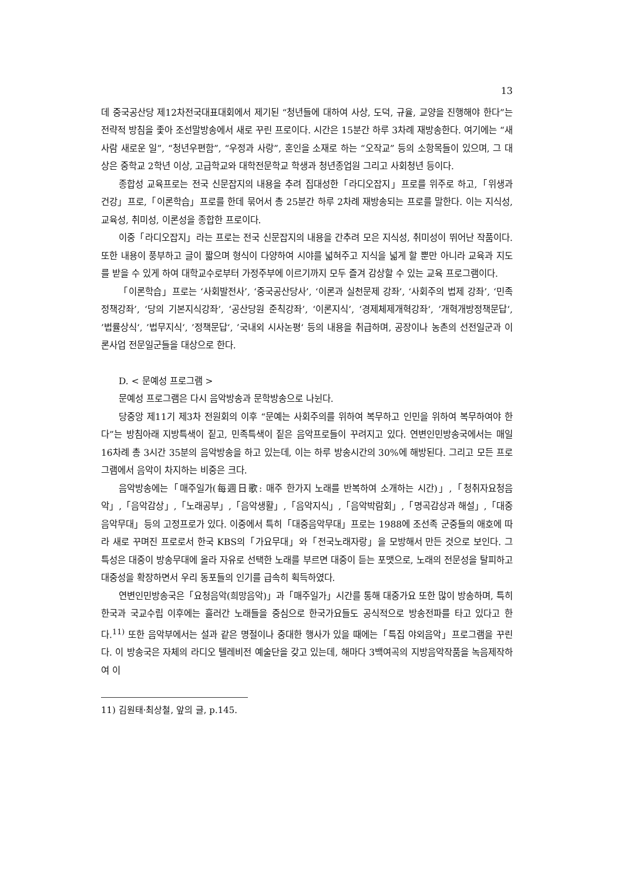13
데 중국공산당 제12차전국대표대회에서 제기된 “청년들에 대하여 사상, 도덕, 규율, 교양을 진행해야 한다”는 전략적 방침을 좇아 조선말방송에서 새로 꾸린 프로이다. 시간은 15분간 하루 3차례 재방송한다. 여기에는 “새사람 새로운 일”, “청년우편함”, “우정과 사랑”, 혼인을 소재로 하는 “오작교” 등의 소항목들이 있으며, 그 대상은 중학교 2학년 이상, 고급학교와 대학전문학교 학생과 청년종업원 그리고 사회청년 등이다.
종합성 교육프로는 전국 신문잡지의 내용을 추려 집대성한「라디오잡지」프로를 위주로 하고,「위생과 건강」프로,「이론학습」프로를 한데 묶어서 총 25분간 하루 2차례 재방송되는 프로를 말한다. 이는 지식성, 교육성, 취미성, 이론성을 종합한 프로이다.
이중「라디오잡지」라는 프로는 전국 신문잡지의 내용을 간추려 모은 지식성, 취미성이 뛰어난 작품이다. 또한 내용이 풍부하고 글이 짧으며 형식이 다양하여 시야를 넓혀주고 지식을 넓게 할 뿐만 아니라 교육과 지도를 받을 수 있게 하여 대학교수로부터 가정주부에 이르기까지 모두 즐겨 감상할 수 있는 교육 프로그램이다.
「이론학습」프로는 ‘사회발전사’, ‘중국공산당사’, ‘이론과 실천문제 강좌’, ‘사회주의 법제 강좌’, ‘민족정책강좌’, ‘당의 기본지식강좌’, ‘공산당원 준칙강좌’, ‘이론지식’, ‘경제체제개혁강좌‘, ’개혁개방정책문답‘, ’법률상식‘, ’법무지식‘, ’정책문답‘, ’국내외 시사논평‘ 등의 내용을 취급하며, 공장이나 농촌의 선전일군과 이론사업 전문일군들을 대상으로 한다.
D. < 문예성 프로그램 >
문예성 프로그램은 다시 음악방송과 문학방송으로 나뉜다.
당중앙 제11기 제3차 전원회의 이후 “문예는 사회주의를 위하여 복무하고 인민을 위하여 복무하여야 한다”는 방침아래 지방특색이 짙고, 민족특색이 짙은 음악프로들이 꾸려지고 있다. 연변인민방송국에서는 매일 16차례 총 3시간 35분의 음악방송을 하고 있는데, 이는 하루 방송시간의 30%에 해방된다. 그리고 모든 프로그램에서 음악이 차지하는 비중은 크다.
음악방송에는「매주일가(每週日歌: 매주 한가지 노래를 반복하여 소개하는 시간)」,「청취자요청음악」,「음악감상」,「노래공부」,「음악생활」,「음악지식」,「음악박람회」,「명곡감상과 해설」,「대중음악무대」등의 고정프로가 있다. 이중에서 특히「대중음악무대」프로는 1988에 조선족 군중들의 애호에 따라 새로 꾸며진 프로로서 한국 KBS의「가요무대」와「전국노래자랑」을 모방해서 만든 것으로 보인다. 그 특성은 대중이 방송무대에 올라 자유로 선택한 노래를 부르면 대중이 듣는 포맷으로, 노래의 전문성을 탈피하고 대중성을 확장하면서 우리 동포들의 인기를 급속히 획득하였다.
연변인민방송국은「요청음악(희망음악)」과「매주일가」시간를 통해 대중가요 또한 많이 방송하며, 특히 한국과 국교수립 이후에는 흘러간 노래들을 중심으로 한국가요들도 공식적으로 방송전파를 타고 있다고 한다.<sup>11)</sup> 또한 음악부에서는 설과 같은 명절이나 중대한 행사가 있을 때에는「특집 야외음악」프로그램을 꾸린다. 이 방송국은 자체의 라디오 텔레비전 예술단을 갖고 있는데, 해마다 3백여곡의 지방음악작품을 녹음제작하여 이
11) 김원태·최상철, 앞의 글, p.145.